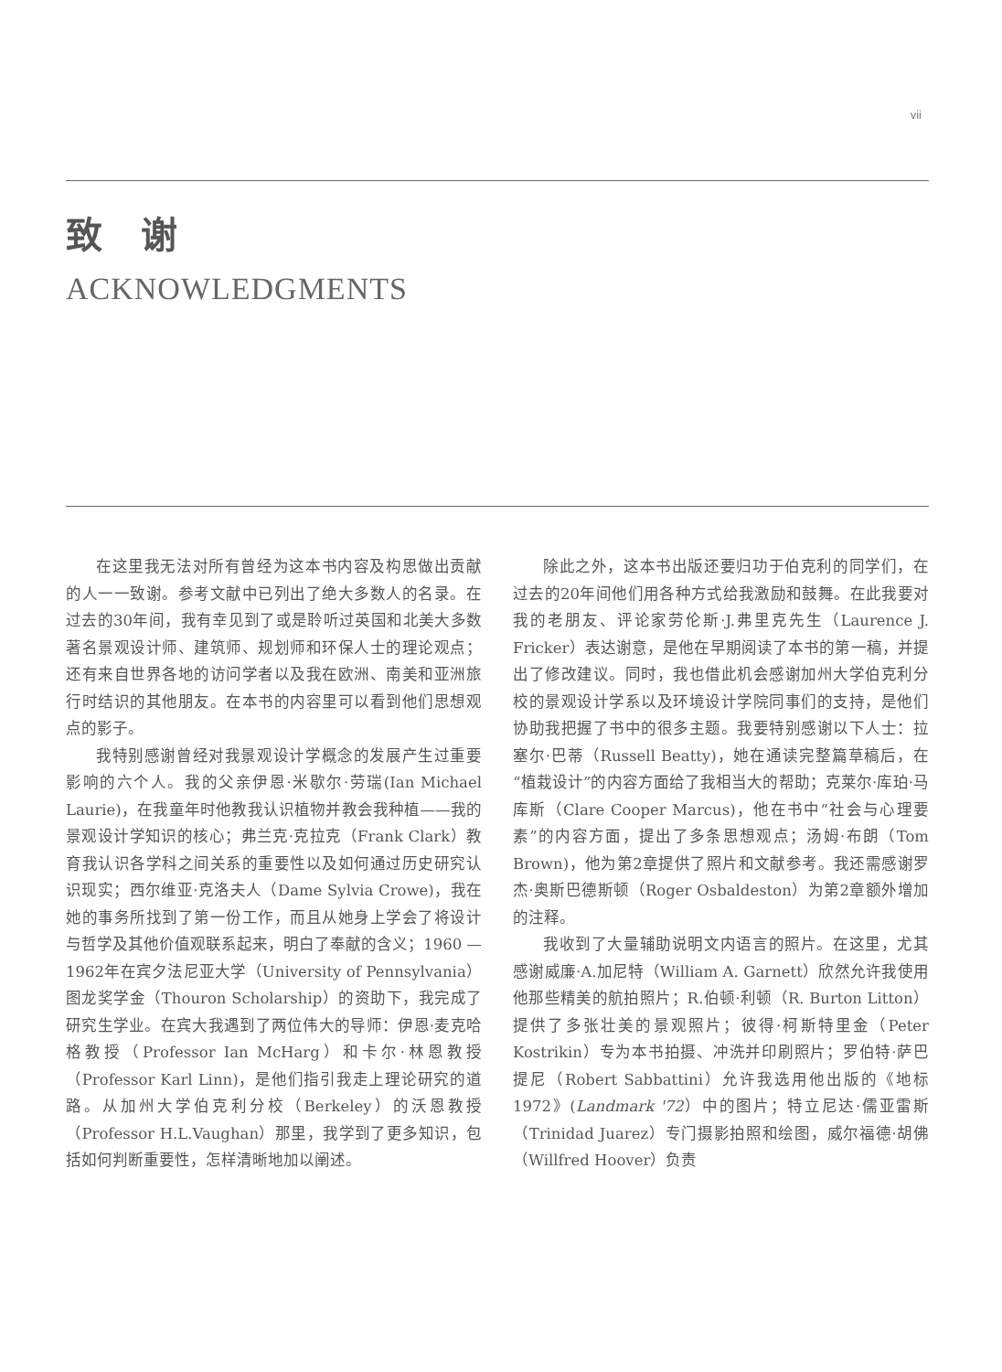vii
致 谢
ACKNOWLEDGMENTS
在这里我无法对所有曾经为这本书内容及构思做出贡献的人一一致谢。参考文献中已列出了绝大多数人的名录。在过去的30年间，我有幸见到了或是聆听过英国和北美大多数著名景观设计师、建筑师、规划师和环保人士的理论观点；还有来自世界各地的访问学者以及我在欧洲、南美和亚洲旅行时结识的其他朋友。在本书的内容里可以看到他们思想观点的影子。
我特别感谢曾经对我景观设计学概念的发展产生过重要影响的六个人。我的父亲伊恩·米歇尔·劳瑞(Ian Michael Laurie)，在我童年时他教我认识植物并教会我种植——我的景观设计学知识的核心；弗兰克·克拉克（Frank Clark）教育我认识各学科之间关系的重要性以及如何通过历史研究认识现实；西尔维亚·克洛夫人（Dame Sylvia Crowe)，我在她的事务所找到了第一份工作，而且从她身上学会了将设计与哲学及其他价值观联系起来，明白了奉献的含义；1960 — 1962年在宾夕法尼亚大学（University of Pennsylvania）图龙奖学金（Thouron Scholarship）的资助下，我完成了研究生学业。在宾大我遇到了两位伟大的导师：伊恩·麦克哈格教授（Professor Ian McHarg）和卡尔·林恩教授（Professor Karl Linn)，是他们指引我走上理论研究的道路。从加州大学伯克利分校（Berkeley）的沃恩教授（Professor H.L.Vaughan）那里，我学到了更多知识，包括如何判断重要性，怎样清晰地加以阐述。
除此之外，这本书出版还要归功于伯克利的同学们，在过去的20年间他们用各种方式给我激励和鼓舞。在此我要对我的老朋友、评论家劳伦斯·J.弗里克先生（Laurence J. Fricker）表达谢意，是他在早期阅读了本书的第一稿，并提出了修改建议。同时，我也借此机会感谢加州大学伯克利分校的景观设计学系以及环境设计学院同事们的支持，是他们协助我把握了书中的很多主题。我要特别感谢以下人士：拉塞尔·巴蒂（Russell Beatty)，她在通读完整篇草稿后，在“植栽设计”的内容方面给了我相当大的帮助；克莱尔·库珀·马库斯（Clare Cooper Marcus)，他在书中“社会与心理要素”的内容方面，提出了多条思想观点；汤姆·布朗（Tom Brown)，他为第2章提供了照片和文献参考。我还需感谢罗杰·奥斯巴德斯顿（Roger Osbaldeston）为第2章额外增加的注释。
我收到了大量辅助说明文内语言的照片。在这里，尤其感谢威廉·A.加尼特（William A. Garnett）欣然允许我使用他那些精美的航拍照片；R.伯顿·利顿（R. Burton Litton）提供了多张壮美的景观照片；彼得·柯斯特里金（Peter Kostrikin）专为本书拍摄、冲洗并印刷照片；罗伯特·萨巴提尼（Robert Sabbattini）允许我选用他出版的《地标1972》(Landmark '72）中的图片；特立尼达·儒亚雷斯（Trinidad Juarez）专门摄影拍照和绘图，威尔福德·胡佛（Willfred Hoover）负责